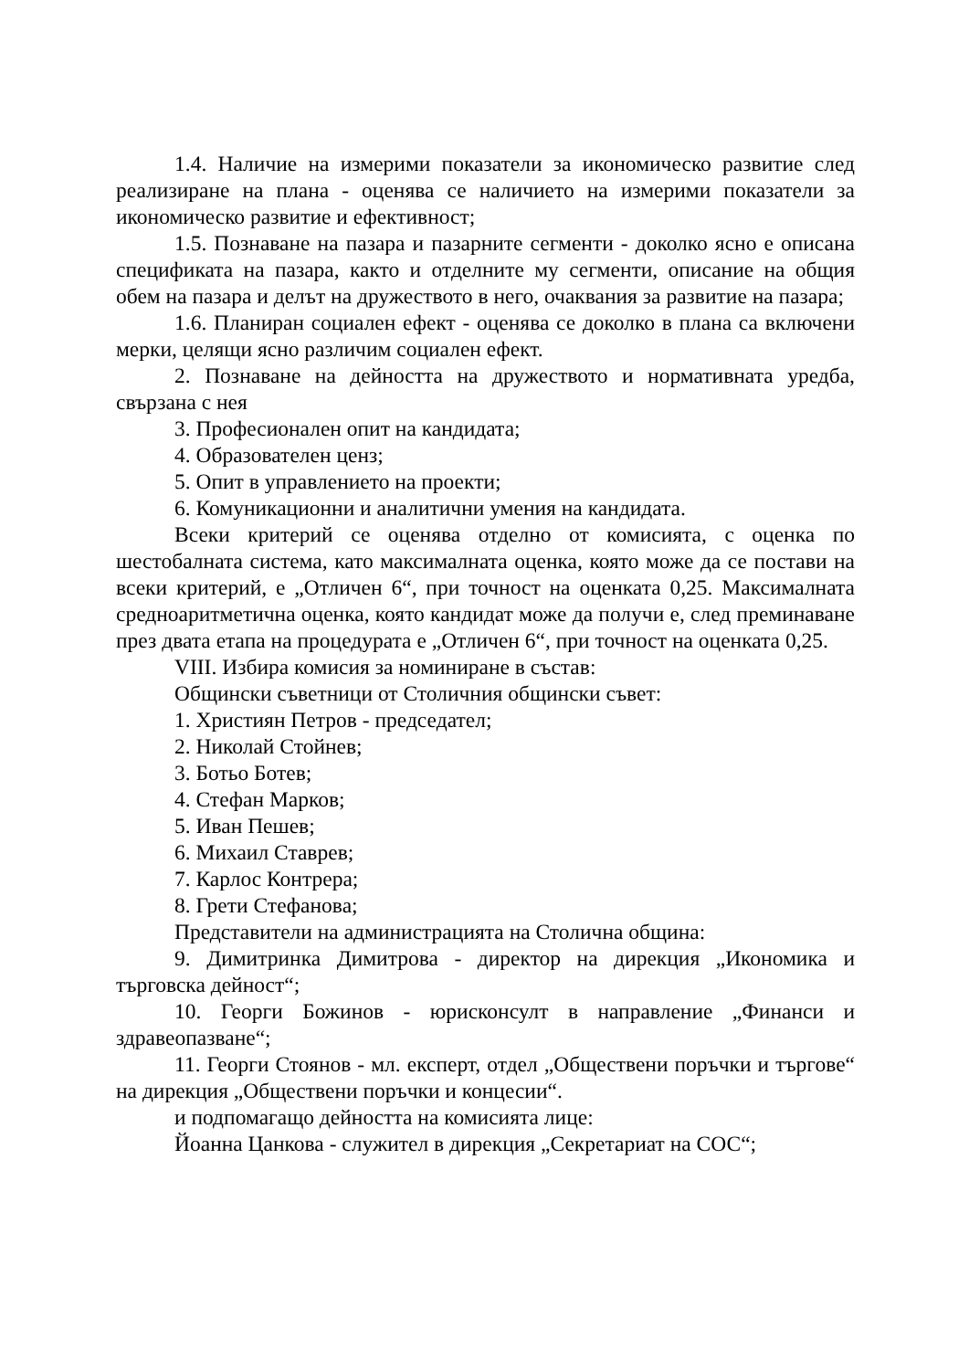1.4. Наличие на измерими показатели за икономическо развитие след реализиране на плана - оценява се наличието на измерими показатели за икономическо развитие и ефективност;
1.5. Познаване на пазара и пазарните сегменти - доколко ясно е описана спецификата на пазара, както и отделните му сегменти, описание на общия обем на пазара и делът на дружеството в него, очаквания за развитие на пазара;
1.6. Планиран социален ефект - оценява се доколко в плана са включени мерки, целящи ясно различим социален ефект.
2. Познаване на дейността на дружеството и нормативната уредба, свързана с нея
3. Професионален опит на кандидата;
4. Образователен ценз;
5. Опит в управлението на проекти;
6. Комуникационни и аналитични умения на кандидата.
Всеки критерий се оценява отделно от комисията, с оценка по шестобалната система, като максималната оценка, която може да се постави на всеки критерий, е „Отличен 6“, при точност на оценката 0,25. Максималната средноаритметична оценка, която кандидат може да получи е, след преминаване през двата етапа на процедурата е „Отличен 6“, при точност на оценката 0,25.
VIII. Избира комисия за номиниране в състав:
Общински съветници от Столичния общински съвет:
1. Християн Петров - председател;
2. Николай Стойнев;
3. Ботьо Ботев;
4. Стефан Марков;
5. Иван Пешев;
6. Михаил Ставрев;
7. Карлос Контрера;
8. Грети Стефанова;
Представители на администрацията на Столична община:
9. Димитринка Димитрова - директор на дирекция „Икономика и търговска дейност“;
10. Георги Божинов - юрисконсулт в направление „Финанси и здравеопазване“;
11. Георги Стоянов - мл. експерт, отдел „Обществени поръчки и търгове“ на дирекция „Обществени поръчки и концесии“.
и подпомагащо дейността на комисията лице:
Йоанна Цанкова - служител в дирекция „Секретариат на СОС“;